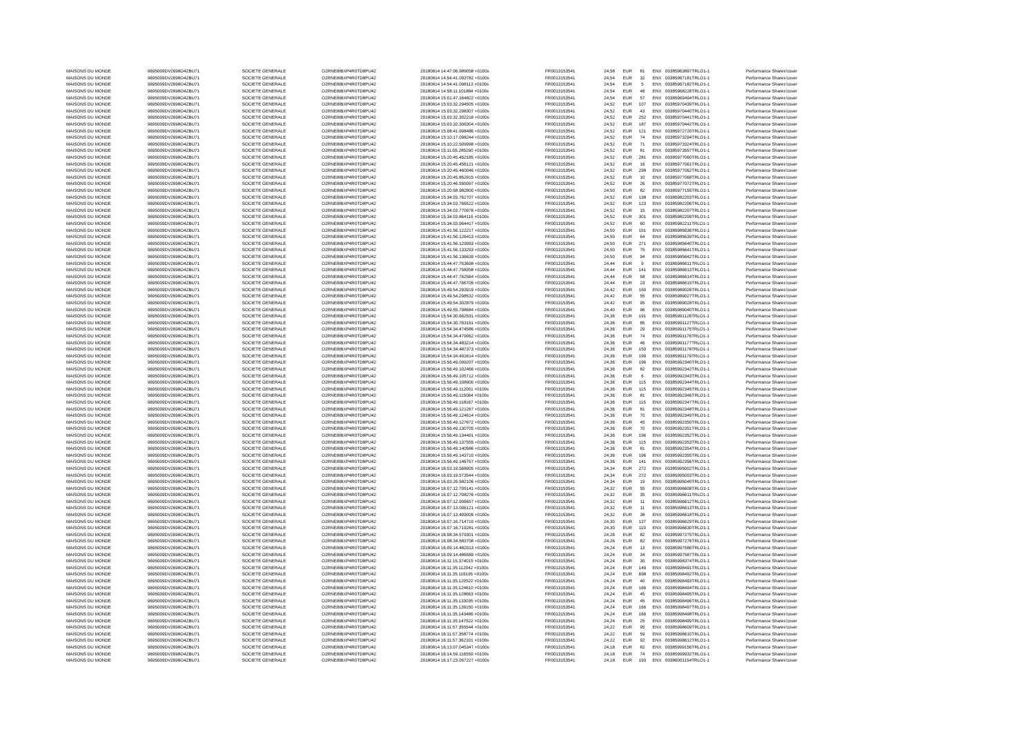| MAISONS DU MONDE | 9695009DV2698O4ZBU71 | SOCIETE GENERALE | O2RNE8IBXP4R0TD8PU42 | 20180814 14:47:06.989058 +0100s | FR0013153541 | 24,58 | EUR | 81 | ENX | 00385963897TRLO1-1 | Performance Shares'cover |
| MAISONS DU MONDE | 9695009DV2698O4ZBU71 | SOCIETE GENERALE | O2RNE8IBXP4R0TD8PU42 | 20180814 14:54:41.093782 +0100s | FR0013153541 | 24,54 | EUR | 32 | ENX | 00385967181TRLO1-1 | Performance Shares'cover |
| MAISONS DU MONDE | 9695009DV2698O4ZBU71 | SOCIETE GENERALE | O2RNE8IBXP4R0TD8PU42 | 20180814 14:54:41.098113 +0100s | FR0013153541 | 24,54 | EUR | 5 | ENX | 00385967182TRLO1-1 | Performance Shares'cover |
| MAISONS DU MONDE | 9695009DV2698O4ZBU71 | SOCIETE GENERALE | O2RNE8IBXP4R0TD8PU42 | 20180814 14:58:11.101884 +0100s | FR0013153541 | 24,54 | EUR | 46 | ENX | 00385968226TRLO1-1 | Performance Shares'cover |
| MAISONS DU MONDE | 9695009DV2698O4ZBU71 | SOCIETE GENERALE | O2RNE8IBXP4R0TD8PU42 | 20180814 15:01:47.164822 +0100s | FR0013153541 | 24,54 | EUR | 57 | ENX | 00385969494TRLO1-1 | Performance Shares'cover |
| MAISONS DU MONDE | 9695009DV2698O4ZBU71 | SOCIETE GENERALE | O2RNE8IBXP4R0TD8PU42 | 20180814 15:03:32.294505 +0100s | FR0013153541 | 24,52 | EUR | 107 | ENX | 00385970439TRLO1-1 | Performance Shares'cover |
| MAISONS DU MONDE | 9695009DV2698O4ZBU71 | SOCIETE GENERALE | O2RNE8IBXP4R0TD8PU42 | 20180814 15:03:32.298307 +0100s | FR0013153541 | 24,52 | EUR | 43 | ENX | 00385970440TRLO1-1 | Performance Shares'cover |
| MAISONS DU MONDE | 9695009DV2698O4ZBU71 | SOCIETE GENERALE | O2RNE8IBXP4R0TD8PU42 | 20180814 15:03:32.302218 +0100s | FR0013153541 | 24,52 | EUR | 252 | ENX | 00385970441TRLO1-1 | Performance Shares'cover |
| MAISONS DU MONDE | 9695009DV2698O4ZBU71 | SOCIETE GENERALE | O2RNE8IBXP4R0TD8PU42 | 20180814 15:03:32.306304 +0100s | FR0013153541 | 24,52 | EUR | 187 | ENX | 00385970442TRLO1-1 | Performance Shares'cover |
| MAISONS DU MONDE | 9695009DV2698O4ZBU71 | SOCIETE GENERALE | O2RNE8IBXP4R0TD8PU42 | 20180814 15:08:41.998486 +0100s | FR0013153541 | 24,52 | EUR | 121 | ENX | 00385972720TRLO1-1 | Performance Shares'cover |
| MAISONS DU MONDE | 9695009DV2698O4ZBU71 | SOCIETE GENERALE | O2RNE8IBXP4R0TD8PU42 | 20180814 15:10:17.098244 +0100s | FR0013153541 | 24,52 | EUR | 74 | ENX | 00385973294TRLO1-1 | Performance Shares'cover |
| MAISONS DU MONDE | 9695009DV2698O4ZBU71 | SOCIETE GENERALE | O2RNE8IBXP4R0TD8PU42 | 20180814 15:10:22.509998 +0100s | FR0013153541 | 24,52 | EUR | 71 | ENX | 00385973324TRLO1-1 | Performance Shares'cover |
| MAISONS DU MONDE | 9695009DV2698O4ZBU71 | SOCIETE GENERALE | O2RNE8IBXP4R0TD8PU42 | 20180814 15:11:05.285290 +0100s | FR0013153541 | 24,52 | EUR | 81 | ENX | 00385973557TRLO1-1 | Performance Shares'cover |
| MAISONS DU MONDE | 9695009DV2698O4ZBU71 | SOCIETE GENERALE | O2RNE8IBXP4R0TD8PU42 | 20180814 15:20:45.452185 +0100s | FR0013153541 | 24,52 | EUR | 281 | ENX | 00385977060TRLO1-1 | Performance Shares'cover |
| MAISONS DU MONDE | 9695009DV2698O4ZBU71 | SOCIETE GENERALE | O2RNE8IBXP4R0TD8PU42 | 20180814 15:20:45.456121 +0100s | FR0013153541 | 24,52 | EUR | 16 | ENX | 00385977061TRLO1-1 | Performance Shares'cover |
| MAISONS DU MONDE | 9695009DV2698O4ZBU71 | SOCIETE GENERALE | O2RNE8IBXP4R0TD8PU42 | 20180814 15:20:45.460046 +0100s | FR0013153541 | 24,52 | EUR | 298 | ENX | 00385977062TRLO1-1 | Performance Shares'cover |
| MAISONS DU MONDE | 9695009DV2698O4ZBU71 | SOCIETE GENERALE | O2RNE8IBXP4R0TD8PU42 | 20180814 15:20:45.852915 +0100s | FR0013153541 | 24,52 | EUR | 10 | ENX | 00385977068TRLO1-1 | Performance Shares'cover |
| MAISONS DU MONDE | 9695009DV2698O4ZBU71 | SOCIETE GENERALE | O2RNE8IBXP4R0TD8PU42 | 20180814 15:20:46.555097 +0100s | FR0013153541 | 24,52 | EUR | 26 | ENX | 00385977072TRLO1-1 | Performance Shares'cover |
| MAISONS DU MONDE | 9695009DV2698O4ZBU71 | SOCIETE GENERALE | O2RNE8IBXP4R0TD8PU42 | 20180814 15:20:58.982800 +0100s | FR0013153541 | 24,50 | EUR | 82 | ENX | 00385977155TRLO1-1 | Performance Shares'cover |
| MAISONS DU MONDE | 9695009DV2698O4ZBU71 | SOCIETE GENERALE | O2RNE8IBXP4R0TD8PU42 | 20180814 15:34:03.762707 +0100s | FR0013153541 | 24,52 | EUR | 138 | ENX | 00385982203TRLO1-1 | Performance Shares'cover |
| MAISONS DU MONDE | 9695009DV2698O4ZBU71 | SOCIETE GENERALE | O2RNE8IBXP4R0TD8PU42 | 20180814 15:34:03.766522 +0100s | FR0013153541 | 24,52 | EUR | 123 | ENX | 00385982206TRLO1-1 | Performance Shares'cover |
| MAISONS DU MONDE | 9695009DV2698O4ZBU71 | SOCIETE GENERALE | O2RNE8IBXP4R0TD8PU42 | 20180814 15:34:03.770978 +0100s | FR0013153541 | 24,52 | EUR | 15 | ENX | 00385982207TRLO1-1 | Performance Shares'cover |
| MAISONS DU MONDE | 9695009DV2698O4ZBU71 | SOCIETE GENERALE | O2RNE8IBXP4R0TD8PU42 | 20180814 15:34:03.864116 +0100s | FR0013153541 | 24,52 | EUR | 301 | ENX | 00385982209TRLO1-1 | Performance Shares'cover |
| MAISONS DU MONDE | 9695009DV2698O4ZBU71 | SOCIETE GENERALE | O2RNE8IBXP4R0TD8PU42 | 20180814 15:34:03.964417 +0100s | FR0013153541 | 24,52 | EUR | 60 | ENX | 00385982211TRLO1-1 | Performance Shares'cover |
| MAISONS DU MONDE | 9695009DV2698O4ZBU71 | SOCIETE GENERALE | O2RNE8IBXP4R0TD8PU42 | 20180814 15:41:56.122217 +0100s | FR0013153541 | 24,50 | EUR | 151 | ENX | 00385985636TRLO1-1 | Performance Shares'cover |
| MAISONS DU MONDE | 9695009DV2698O4ZBU71 | SOCIETE GENERALE | O2RNE8IBXP4R0TD8PU42 | 20180814 15:41:56.126413 +0100s | FR0013153541 | 24,50 | EUR | 64 | ENX | 00385985639TRLO1-1 | Performance Shares'cover |
| MAISONS DU MONDE | 9695009DV2698O4ZBU71 | SOCIETE GENERALE | O2RNE8IBXP4R0TD8PU42 | 20180814 15:41:56.129993 +0100s | FR0013153541 | 24,50 | EUR | 271 | ENX | 00385985640TRLO1-1 | Performance Shares'cover |
| MAISONS DU MONDE | 9695009DV2698O4ZBU71 | SOCIETE GENERALE | O2RNE8IBXP4R0TD8PU42 | 20180814 15:41:56.133293 +0100s | FR0013153541 | 24,50 | EUR | 75 | ENX | 00385985641TRLO1-1 | Performance Shares'cover |
| MAISONS DU MONDE | 9695009DV2698O4ZBU71 | SOCIETE GENERALE | O2RNE8IBXP4R0TD8PU42 | 20180814 15:41:56.136639 +0100s | FR0013153541 | 24,50 | EUR | 94 | ENX | 00385985642TRLO1-1 | Performance Shares'cover |
| MAISONS DU MONDE | 9695009DV2698O4ZBU71 | SOCIETE GENERALE | O2RNE8IBXP4R0TD8PU42 | 20180814 15:44:47.753698 +0100s | FR0013153541 | 24,44 | EUR | 9 | ENX | 00385986611TRLO1-1 | Performance Shares'cover |
| MAISONS DU MONDE | 9695009DV2698O4ZBU71 | SOCIETE GENERALE | O2RNE8IBXP4R0TD8PU42 | 20180814 15:44:47.758358 +0100s | FR0013153541 | 24,44 | EUR | 141 | ENX | 00385986613TRLO1-1 | Performance Shares'cover |
| MAISONS DU MONDE | 9695009DV2698O4ZBU71 | SOCIETE GENERALE | O2RNE8IBXP4R0TD8PU42 | 20180814 15:44:47.762564 +0100s | FR0013153541 | 24,44 | EUR | 58 | ENX | 00385986614TRLO1-1 | Performance Shares'cover |
| MAISONS DU MONDE | 9695009DV2698O4ZBU71 | SOCIETE GENERALE | O2RNE8IBXP4R0TD8PU42 | 20180814 15:44:47.766705 +0100s | FR0013153541 | 24,44 | EUR | 23 | ENX | 00385986615TRLO1-1 | Performance Shares'cover |
| MAISONS DU MONDE | 9695009DV2698O4ZBU71 | SOCIETE GENERALE | O2RNE8IBXP4R0TD8PU42 | 20180814 15:49:54.293919 +0100s | FR0013153541 | 24,42 | EUR | 150 | ENX | 00385989026TRLO1-1 | Performance Shares'cover |
| MAISONS DU MONDE | 9695009DV2698O4ZBU71 | SOCIETE GENERALE | O2RNE8IBXP4R0TD8PU42 | 20180814 15:49:54.298532 +0100s | FR0013153541 | 24,42 | EUR | 55 | ENX | 00385989027TRLO1-1 | Performance Shares'cover |
| MAISONS DU MONDE | 9695009DV2698O4ZBU71 | SOCIETE GENERALE | O2RNE8IBXP4R0TD8PU42 | 20180814 15:49:54.302879 +0100s | FR0013153541 | 24,42 | EUR | 95 | ENX | 00385989028TRLO1-1 | Performance Shares'cover |
| MAISONS DU MONDE | 9695009DV2698O4ZBU71 | SOCIETE GENERALE | O2RNE8IBXP4R0TD8PU42 | 20180814 15:49:55.798684 +0100s | FR0013153541 | 24,40 | EUR | 96 | ENX | 00385989040TRLO1-1 | Performance Shares'cover |
| MAISONS DU MONDE | 9695009DV2698O4ZBU71 | SOCIETE GENERALE | O2RNE8IBXP4R0TD8PU42 | 20180814 15:54:30.662531 +0100s | FR0013153541 | 24,36 | EUR | 191 | ENX | 00385991126TRLO1-1 | Performance Shares'cover |
| MAISONS DU MONDE | 9695009DV2698O4ZBU71 | SOCIETE GENERALE | O2RNE8IBXP4R0TD8PU42 | 20180814 15:54:30.763151 +0100s | FR0013153541 | 24,36 | EUR | 85 | ENX | 00385991127TRLO1-1 | Performance Shares'cover |
| MAISONS DU MONDE | 9695009DV2698O4ZBU71 | SOCIETE GENERALE | O2RNE8IBXP4R0TD8PU42 | 20180814 15:54:34.474586 +0100s | FR0013153541 | 24,36 | EUR | 29 | ENX | 00385991175TRLO1-1 | Performance Shares'cover |
| MAISONS DU MONDE | 9695009DV2698O4ZBU71 | SOCIETE GENERALE | O2RNE8IBXP4R0TD8PU42 | 20180814 15:54:34.479062 +0100s | FR0013153541 | 24,36 | EUR | 74 | ENX | 00385991176TRLO1-1 | Performance Shares'cover |
| MAISONS DU MONDE | 9695009DV2698O4ZBU71 | SOCIETE GENERALE | O2RNE8IBXP4R0TD8PU42 | 20180814 15:54:34.483214 +0100s | FR0013153541 | 24,36 | EUR | 46 | ENX | 00385991177TRLO1-1 | Performance Shares'cover |
| MAISONS DU MONDE | 9695009DV2698O4ZBU71 | SOCIETE GENERALE | O2RNE8IBXP4R0TD8PU42 | 20180814 15:54:34.487373 +0100s | FR0013153541 | 24,36 | EUR | 150 | ENX | 00385991178TRLO1-1 | Performance Shares'cover |
| MAISONS DU MONDE | 9695009DV2698O4ZBU71 | SOCIETE GENERALE | O2RNE8IBXP4R0TD8PU42 | 20180814 15:54:34.491614 +0100s | FR0013153541 | 24,36 | EUR | 199 | ENX | 00385991179TRLO1-1 | Performance Shares'cover |
| MAISONS DU MONDE | 9695009DV2698O4ZBU71 | SOCIETE GENERALE | O2RNE8IBXP4R0TD8PU42 | 20180814 15:56:49.099207 +0100s | FR0013153541 | 24,36 | EUR | 196 | ENX | 00385992340TRLO1-1 | Performance Shares'cover |
| MAISONS DU MONDE | 9695009DV2698O4ZBU71 | SOCIETE GENERALE | O2RNE8IBXP4R0TD8PU42 | 20180814 15:56:49.102466 +0100s | FR0013153541 | 24,36 | EUR | 82 | ENX | 00385992342TRLO1-1 | Performance Shares'cover |
| MAISONS DU MONDE | 9695009DV2698O4ZBU71 | SOCIETE GENERALE | O2RNE8IBXP4R0TD8PU42 | 20180814 15:56:49.105712 +0100s | FR0013153541 | 24,36 | EUR | 6 | ENX | 00385992343TRLO1-1 | Performance Shares'cover |
| MAISONS DU MONDE | 9695009DV2698O4ZBU71 | SOCIETE GENERALE | O2RNE8IBXP4R0TD8PU42 | 20180814 15:56:49.108900 +0100s | FR0013153541 | 24,36 | EUR | 115 | ENX | 00385992344TRLO1-1 | Performance Shares'cover |
| MAISONS DU MONDE | 9695009DV2698O4ZBU71 | SOCIETE GENERALE | O2RNE8IBXP4R0TD8PU42 | 20180814 15:56:49.112001 +0100s | FR0013153541 | 24,36 | EUR | 115 | ENX | 00385992345TRLO1-1 | Performance Shares'cover |
| MAISONS DU MONDE | 9695009DV2698O4ZBU71 | SOCIETE GENERALE | O2RNE8IBXP4R0TD8PU42 | 20180814 15:56:49.115064 +0100s | FR0013153541 | 24,36 | EUR | 81 | ENX | 00385992346TRLO1-1 | Performance Shares'cover |
| MAISONS DU MONDE | 9695009DV2698O4ZBU71 | SOCIETE GENERALE | O2RNE8IBXP4R0TD8PU42 | 20180814 15:56:49.118167 +0100s | FR0013153541 | 24,36 | EUR | 115 | ENX | 00385992347TRLO1-1 | Performance Shares'cover |
| MAISONS DU MONDE | 9695009DV2698O4ZBU71 | SOCIETE GENERALE | O2RNE8IBXP4R0TD8PU42 | 20180814 15:56:49.121267 +0100s | FR0013153541 | 24,36 | EUR | 81 | ENX | 00385992348TRLO1-1 | Performance Shares'cover |
| MAISONS DU MONDE | 9695009DV2698O4ZBU71 | SOCIETE GENERALE | O2RNE8IBXP4R0TD8PU42 | 20180814 15:56:49.124614 +0100s | FR0013153541 | 24,36 | EUR | 70 | ENX | 00385992349TRLO1-1 | Performance Shares'cover |
| MAISONS DU MONDE | 9695009DV2698O4ZBU71 | SOCIETE GENERALE | O2RNE8IBXP4R0TD8PU42 | 20180814 15:56:49.127672 +0100s | FR0013153541 | 24,36 | EUR | 45 | ENX | 00385992350TRLO1-1 | Performance Shares'cover |
| MAISONS DU MONDE | 9695009DV2698O4ZBU71 | SOCIETE GENERALE | O2RNE8IBXP4R0TD8PU42 | 20180814 15:56:49.130705 +0100s | FR0013153541 | 24,36 | EUR | 70 | ENX | 00385992351TRLO1-1 | Performance Shares'cover |
| MAISONS DU MONDE | 9695009DV2698O4ZBU71 | SOCIETE GENERALE | O2RNE8IBXP4R0TD8PU42 | 20180814 15:56:49.134491 +0100s | FR0013153541 | 24,36 | EUR | 196 | ENX | 00385992352TRLO1-1 | Performance Shares'cover |
| MAISONS DU MONDE | 9695009DV2698O4ZBU71 | SOCIETE GENERALE | O2RNE8IBXP4R0TD8PU42 | 20180814 15:56:49.137555 +0100s | FR0013153541 | 24,36 | EUR | 115 | ENX | 00385992353TRLO1-1 | Performance Shares'cover |
| MAISONS DU MONDE | 9695009DV2698O4ZBU71 | SOCIETE GENERALE | O2RNE8IBXP4R0TD8PU42 | 20180814 15:56:49.140586 +0100s | FR0013153541 | 24,36 | EUR | 81 | ENX | 00385992354TRLO1-1 | Performance Shares'cover |
| MAISONS DU MONDE | 9695009DV2698O4ZBU71 | SOCIETE GENERALE | O2RNE8IBXP4R0TD8PU42 | 20180814 15:56:49.143710 +0100s | FR0013153541 | 24,36 | EUR | 196 | ENX | 00385992355TRLO1-1 | Performance Shares'cover |
| MAISONS DU MONDE | 9695009DV2698O4ZBU71 | SOCIETE GENERALE | O2RNE8IBXP4R0TD8PU42 | 20180814 15:56:49.146757 +0100s | FR0013153541 | 24,36 | EUR | 141 | ENX | 00385992356TRLO1-1 | Performance Shares'cover |
| MAISONS DU MONDE | 9695009DV2698O4ZBU71 | SOCIETE GENERALE | O2RNE8IBXP4R0TD8PU42 | 20180814 16:03:19.568905 +0100s | FR0013153541 | 24,34 | EUR | 272 | ENX | 00385995002TRLO1-1 | Performance Shares'cover |
| MAISONS DU MONDE | 9695009DV2698O4ZBU71 | SOCIETE GENERALE | O2RNE8IBXP4R0TD8PU42 | 20180814 16:03:19.573544 +0100s | FR0013153541 | 24,34 | EUR | 272 | ENX | 00385995003TRLO1-1 | Performance Shares'cover |
| MAISONS DU MONDE | 9695009DV2698O4ZBU71 | SOCIETE GENERALE | O2RNE8IBXP4R0TD8PU42 | 20180814 16:03:26.582106 +0100s | FR0013153541 | 24,34 | EUR | 19 | ENX | 00385995040TRLO1-1 | Performance Shares'cover |
| MAISONS DU MONDE | 9695009DV2698O4ZBU71 | SOCIETE GENERALE | O2RNE8IBXP4R0TD8PU42 | 20180814 16:07:12.705141 +0100s | FR0013153541 | 24,32 | EUR | 55 | ENX | 00385996608TRLO1-1 | Performance Shares'cover |
| MAISONS DU MONDE | 9695009DV2698O4ZBU71 | SOCIETE GENERALE | O2RNE8IBXP4R0TD8PU42 | 20180814 16:07:12.708276 +0100s | FR0013153541 | 24,32 | EUR | 35 | ENX | 00385996611TRLO1-1 | Performance Shares'cover |
| MAISONS DU MONDE | 9695009DV2698O4ZBU71 | SOCIETE GENERALE | O2RNE8IBXP4R0TD8PU42 | 20180814 16:07:12.906657 +0100s | FR0013153541 | 24,32 | EUR | 11 | ENX | 00385996612TRLO1-1 | Performance Shares'cover |
| MAISONS DU MONDE | 9695009DV2698O4ZBU71 | SOCIETE GENERALE | O2RNE8IBXP4R0TD8PU42 | 20180814 16:07:13.006121 +0100s | FR0013153541 | 24,32 | EUR | 11 | ENX | 00385996613TRLO1-1 | Performance Shares'cover |
| MAISONS DU MONDE | 9695009DV2698O4ZBU71 | SOCIETE GENERALE | O2RNE8IBXP4R0TD8PU42 | 20180814 16:07:13.409005 +0100s | FR0013153541 | 24,32 | EUR | 38 | ENX | 00385996618TRLO1-1 | Performance Shares'cover |
| MAISONS DU MONDE | 9695009DV2698O4ZBU71 | SOCIETE GENERALE | O2RNE8IBXP4R0TD8PU42 | 20180814 16:07:16.714710 +0100s | FR0013153541 | 24,30 | EUR | 137 | ENX | 00385996629TRLO1-1 | Performance Shares'cover |
| MAISONS DU MONDE | 9695009DV2698O4ZBU71 | SOCIETE GENERALE | O2RNE8IBXP4R0TD8PU42 | 20180814 16:07:16.719281 +0100s | FR0013153541 | 24,30 | EUR | 110 | ENX | 00385996630TRLO1-1 | Performance Shares'cover |
| MAISONS DU MONDE | 9695009DV2698O4ZBU71 | SOCIETE GENERALE | O2RNE8IBXP4R0TD8PU42 | 20180814 16:08:34.579301 +0100s | FR0013153541 | 24,26 | EUR | 82 | ENX | 00385997275TRLO1-1 | Performance Shares'cover |
| MAISONS DU MONDE | 9695009DV2698O4ZBU71 | SOCIETE GENERALE | O2RNE8IBXP4R0TD8PU42 | 20180814 16:08:34.583708 +0100s | FR0013153541 | 24,26 | EUR | 82 | ENX | 00385997276TRLO1-1 | Performance Shares'cover |
| MAISONS DU MONDE | 9695009DV2698O4ZBU71 | SOCIETE GENERALE | O2RNE8IBXP4R0TD8PU42 | 20180814 16:09:14.482013 +0100s | FR0013153541 | 24,24 | EUR | 13 | ENX | 00385997586TRLO1-1 | Performance Shares'cover |
| MAISONS DU MONDE | 9695009DV2698O4ZBU71 | SOCIETE GENERALE | O2RNE8IBXP4R0TD8PU42 | 20180814 16:09:14.486589 +0100s | FR0013153541 | 24,24 | EUR | 34 | ENX | 00385997587TRLO1-1 | Performance Shares'cover |
| MAISONS DU MONDE | 9695009DV2698O4ZBU71 | SOCIETE GENERALE | O2RNE8IBXP4R0TD8PU42 | 20180814 16:11:15.374015 +0100s | FR0013153541 | 24,24 | EUR | 30 | ENX | 00385998374TRLO1-1 | Performance Shares'cover |
| MAISONS DU MONDE | 9695009DV2698O4ZBU71 | SOCIETE GENERALE | O2RNE8IBXP4R0TD8PU42 | 20180814 16:11:35.112042 +0100s | FR0013153541 | 24,24 | EUR | 149 | ENX | 00385998491TRLO1-1 | Performance Shares'cover |
| MAISONS DU MONDE | 9695009DV2698O4ZBU71 | SOCIETE GENERALE | O2RNE8IBXP4R0TD8PU42 | 20180814 16:11:35.116195 +0100s | FR0013153541 | 24,24 | EUR | 698 | ENX | 00385998492TRLO1-1 | Performance Shares'cover |
| MAISONS DU MONDE | 9695009DV2698O4ZBU71 | SOCIETE GENERALE | O2RNE8IBXP4R0TD8PU42 | 20180814 16:11:35.120522 +0100s | FR0013153541 | 24,24 | EUR | 40 | ENX | 00385998493TRLO1-1 | Performance Shares'cover |
| MAISONS DU MONDE | 9695009DV2698O4ZBU71 | SOCIETE GENERALE | O2RNE8IBXP4R0TD8PU42 | 20180814 16:11:35.124610 +0100s | FR0013153541 | 24,24 | EUR | 166 | ENX | 00385998494TRLO1-1 | Performance Shares'cover |
| MAISONS DU MONDE | 9695009DV2698O4ZBU71 | SOCIETE GENERALE | O2RNE8IBXP4R0TD8PU42 | 20180814 16:11:35.128663 +0100s | FR0013153541 | 24,24 | EUR | 45 | ENX | 00385998495TRLO1-1 | Performance Shares'cover |
| MAISONS DU MONDE | 9695009DV2698O4ZBU71 | SOCIETE GENERALE | O2RNE8IBXP4R0TD8PU42 | 20180814 16:11:35.133035 +0100s | FR0013153541 | 24,24 | EUR | 45 | ENX | 00385998496TRLO1-1 | Performance Shares'cover |
| MAISONS DU MONDE | 9695009DV2698O4ZBU71 | SOCIETE GENERALE | O2RNE8IBXP4R0TD8PU42 | 20180814 16:11:35.139150 +0100s | FR0013153541 | 24,24 | EUR | 166 | ENX | 00385998497TRLO1-1 | Performance Shares'cover |
| MAISONS DU MONDE | 9695009DV2698O4ZBU71 | SOCIETE GENERALE | O2RNE8IBXP4R0TD8PU42 | 20180814 16:11:35.143486 +0100s | FR0013153541 | 24,24 | EUR | 166 | ENX | 00385998498TRLO1-1 | Performance Shares'cover |
| MAISONS DU MONDE | 9695009DV2698O4ZBU71 | SOCIETE GENERALE | O2RNE8IBXP4R0TD8PU42 | 20180814 16:11:35.147522 +0100s | FR0013153541 | 24,24 | EUR | 25 | ENX | 00385998499TRLO1-1 | Performance Shares'cover |
| MAISONS DU MONDE | 9695009DV2698O4ZBU71 | SOCIETE GENERALE | O2RNE8IBXP4R0TD8PU42 | 20180814 16:11:57.355544 +0100s | FR0013153541 | 24,22 | EUR | 95 | ENX | 00385998609TRLO1-1 | Performance Shares'cover |
| MAISONS DU MONDE | 9695009DV2698O4ZBU71 | SOCIETE GENERALE | O2RNE8IBXP4R0TD8PU42 | 20180814 16:11:57.358774 +0100s | FR0013153541 | 24,22 | EUR | 59 | ENX | 00385998610TRLO1-1 | Performance Shares'cover |
| MAISONS DU MONDE | 9695009DV2698O4ZBU71 | SOCIETE GENERALE | O2RNE8IBXP4R0TD8PU42 | 20180814 16:11:57.362101 +0100s | FR0013153541 | 24,22 | EUR | 92 | ENX | 00385998612TRLO1-1 | Performance Shares'cover |
| MAISONS DU MONDE | 9695009DV2698O4ZBU71 | SOCIETE GENERALE | O2RNE8IBXP4R0TD8PU42 | 20180814 16:13:07.045347 +0100s | FR0013153541 | 24,18 | EUR | 82 | ENX | 00385999156TRLO1-1 | Performance Shares'cover |
| MAISONS DU MONDE | 9695009DV2698O4ZBU71 | SOCIETE GENERALE | O2RNE8IBXP4R0TD8PU42 | 20180814 16:14:59.116559 +0100s | FR0013153541 | 24,18 | EUR | 74 | ENX | 00385999932TRLO1-1 | Performance Shares'cover |
| MAISONS DU MONDE | 9695009DV2698O4ZBU71 | SOCIETE GENERALE | O2RNE8IBXP4R0TD8PU42 | 20180814 16:17:23.057227 +0100s | FR0013153541 | 24,18 | EUR | 193 | ENX | 00386001154TRLO1-1 | Performance Shares'cover |